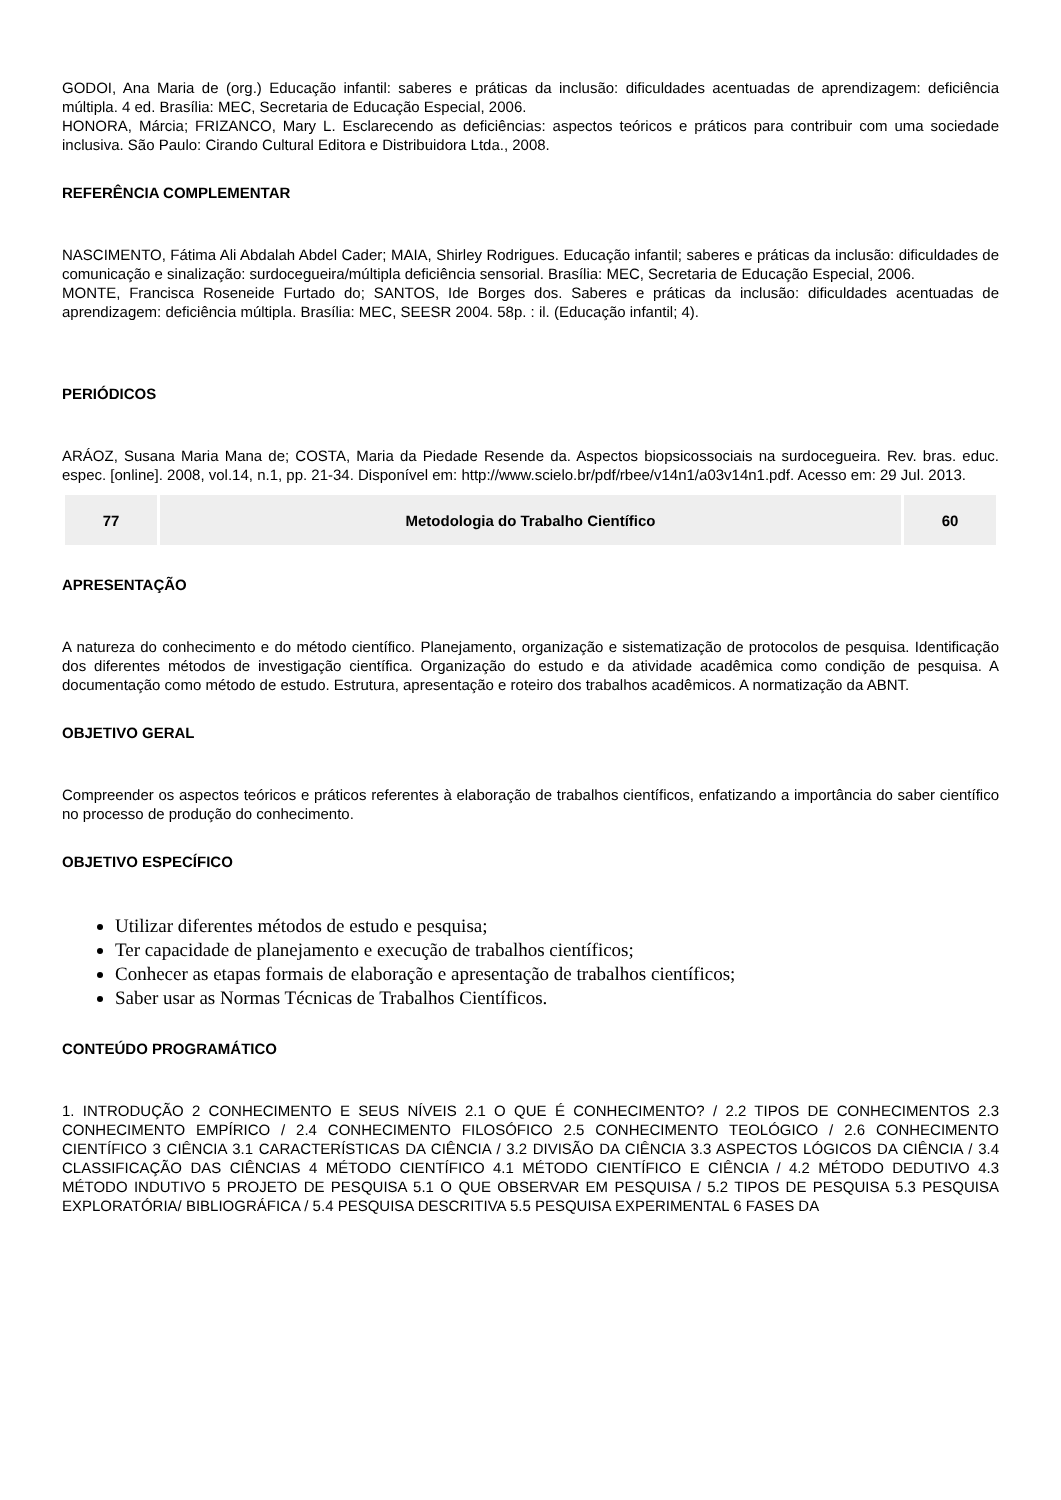GODOI, Ana Maria de (org.) Educação infantil: saberes e práticas da inclusão: dificuldades acentuadas de aprendizagem: deficiência múltipla. 4 ed. Brasília: MEC, Secretaria de Educação Especial, 2006.
HONORA, Márcia; FRIZANCO, Mary L. Esclarecendo as deficiências: aspectos teóricos e práticos para contribuir com uma sociedade inclusiva. São Paulo: Cirando Cultural Editora e Distribuidora Ltda., 2008.
REFERÊNCIA COMPLEMENTAR
NASCIMENTO, Fátima Ali Abdalah Abdel Cader; MAIA, Shirley Rodrigues. Educação infantil; saberes e práticas da inclusão: dificuldades de comunicação e sinalização: surdocegueira/múltipla deficiência sensorial. Brasília: MEC, Secretaria de Educação Especial, 2006.
MONTE, Francisca Roseneide Furtado do; SANTOS, Ide Borges dos. Saberes e práticas da inclusão: dificuldades acentuadas de aprendizagem: deficiência múltipla. Brasília: MEC, SEESR 2004. 58p. : il. (Educação infantil; 4).
PERIÓDICOS
ARÁOZ, Susana Maria Mana de; COSTA, Maria da Piedade Resende da. Aspectos biopsicossociais na surdocegueira. Rev. bras. educ. espec. [online]. 2008, vol.14, n.1, pp. 21-34. Disponível em: http://www.scielo.br/pdf/rbee/v14n1/a03v14n1.pdf. Acesso em: 29 Jul. 2013.
| 77 | Metodologia do Trabalho Científico | 60 |
APRESENTAÇÃO
A natureza do conhecimento e do método científico. Planejamento, organização e sistematização de protocolos de pesquisa. Identificação dos diferentes métodos de investigação científica. Organização do estudo e da atividade acadêmica como condição de pesquisa. A documentação como método de estudo. Estrutura, apresentação e roteiro dos trabalhos acadêmicos. A normatização da ABNT.
OBJETIVO GERAL
Compreender os aspectos teóricos e práticos referentes à elaboração de trabalhos científicos, enfatizando a importância do saber científico no processo de produção do conhecimento.
OBJETIVO ESPECÍFICO
Utilizar diferentes métodos de estudo e pesquisa;
Ter capacidade de planejamento e execução de trabalhos científicos;
Conhecer as etapas formais de elaboração e apresentação de trabalhos científicos;
Saber usar as Normas Técnicas de Trabalhos Científicos.
CONTEÚDO PROGRAMÁTICO
1. INTRODUÇÃO 2 CONHECIMENTO E SEUS NÍVEIS 2.1 O QUE É CONHECIMENTO? / 2.2 TIPOS DE CONHECIMENTOS 2.3 CONHECIMENTO EMPÍRICO / 2.4 CONHECIMENTO FILOSÓFICO 2.5 CONHECIMENTO TEOLÓGICO / 2.6 CONHECIMENTO CIENTÍFICO 3 CIÊNCIA 3.1 CARACTERÍSTICAS DA CIÊNCIA / 3.2 DIVISÃO DA CIÊNCIA 3.3 ASPECTOS LÓGICOS DA CIÊNCIA / 3.4 CLASSIFICAÇÃO DAS CIÊNCIAS 4 MÉTODO CIENTÍFICO 4.1 MÉTODO CIENTÍFICO E CIÊNCIA / 4.2 MÉTODO DEDUTIVO 4.3 MÉTODO INDUTIVO 5 PROJETO DE PESQUISA 5.1 O QUE OBSERVAR EM PESQUISA / 5.2 TIPOS DE PESQUISA 5.3 PESQUISA EXPLORATÓRIA/ BIBLIOGRÁFICA / 5.4 PESQUISA DESCRITIVA 5.5 PESQUISA EXPERIMENTAL 6 FASES DA